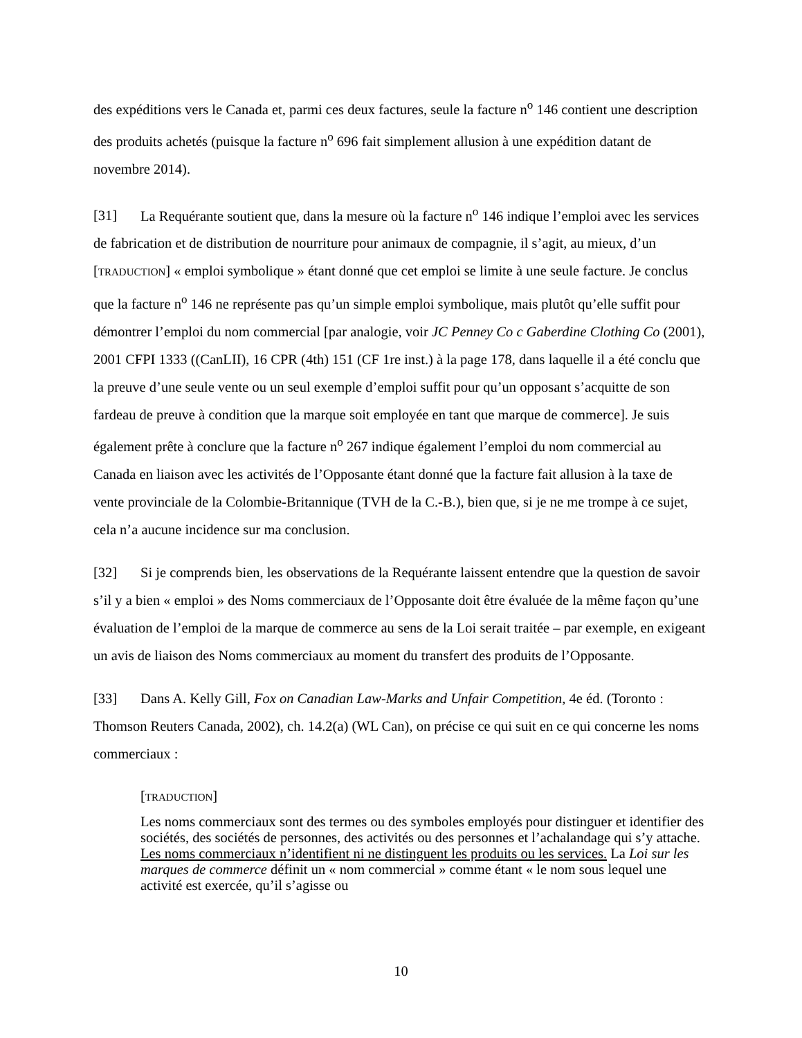des expéditions vers le Canada et, parmi ces deux factures, seule la facture n<sup>o</sup> 146 contient une description des produits achetés (puisque la facture n<sup>o</sup> 696 fait simplement allusion à une expédition datant de novembre 2014).
[31] La Requérante soutient que, dans la mesure où la facture n<sup>o</sup> 146 indique l’emploi avec les services de fabrication et de distribution de nourriture pour animaux de compagnie, il s’agit, au mieux, d’un [TRADUCTION] « emploi symbolique » étant donné que cet emploi se limite à une seule facture. Je conclus que la facture n<sup>o</sup> 146 ne représente pas qu’un simple emploi symbolique, mais plutôt qu’elle suffit pour démontrer l’emploi du nom commercial [par analogie, voir JC Penney Co c Gaberdine Clothing Co (2001), 2001 CFPI 1333 ((CanLII), 16 CPR (4th) 151 (CF 1re inst.) à la page 178, dans laquelle il a été conclu que la preuve d’une seule vente ou un seul exemple d’emploi suffit pour qu’un opposant s’acquitte de son fardeau de preuve à condition que la marque soit employée en tant que marque de commerce]. Je suis également prête à conclure que la facture n<sup>o</sup> 267 indique également l’emploi du nom commercial au Canada en liaison avec les activités de l’Opposante étant donné que la facture fait allusion à la taxe de vente provinciale de la Colombie-Britannique (TVH de la C.-B.), bien que, si je ne me trompe à ce sujet, cela n’a aucune incidence sur ma conclusion.
[32] Si je comprends bien, les observations de la Requérante laissent entendre que la question de savoir s’il y a bien « emploi » des Noms commerciaux de l’Opposante doit être évaluée de la même façon qu’une évaluation de l’emploi de la marque de commerce au sens de la Loi serait traitée – par exemple, en exigeant un avis de liaison des Noms commerciaux au moment du transfert des produits de l’Opposante.
[33] Dans A. Kelly Gill, Fox on Canadian Law-Marks and Unfair Competition, 4e éd. (Toronto : Thomson Reuters Canada, 2002), ch. 14.2(a) (WL Can), on précise ce qui suit en ce qui concerne les noms commerciaux :
[TRADUCTION]
Les noms commerciaux sont des termes ou des symboles employés pour distinguer et identifier des sociétés, des sociétés de personnes, des activités ou des personnes et l’achalandage qui s’y attache. Les noms commerciaux n’identifient ni ne distinguent les produits ou les services. La Loi sur les marques de commerce définit un « nom commercial » comme étant « le nom sous lequel une activité est exercée, qu’il s’agisse ou
10